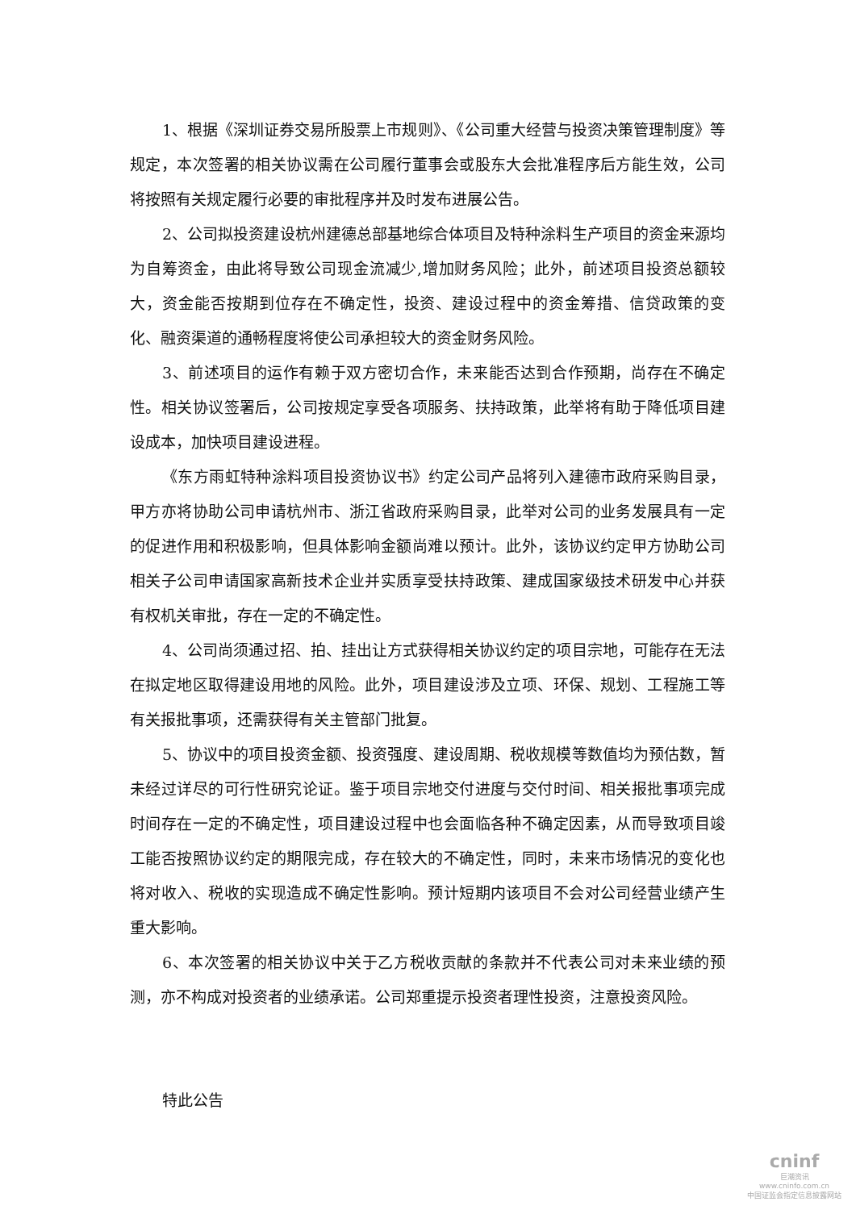1、根据《深圳证券交易所股票上市规则》、《公司重大经营与投资决策管理制度》等规定，本次签署的相关协议需在公司履行董事会或股东大会批准程序后方能生效，公司将按照有关规定履行必要的审批程序并及时发布进展公告。
2、公司拟投资建设杭州建德总部基地综合体项目及特种涂料生产项目的资金来源均为自筹资金，由此将导致公司现金流减少,增加财务风险；此外，前述项目投资总额较大，资金能否按期到位存在不确定性，投资、建设过程中的资金筹措、信贷政策的变化、融资渠道的通畅程度将使公司承担较大的资金财务风险。
3、前述项目的运作有赖于双方密切合作，未来能否达到合作预期，尚存在不确定性。相关协议签署后，公司按规定享受各项服务、扶持政策，此举将有助于降低项目建设成本，加快项目建设进程。
《东方雨虹特种涂料项目投资协议书》约定公司产品将列入建德市政府采购目录，甲方亦将协助公司申请杭州市、浙江省政府采购目录，此举对公司的业务发展具有一定的促进作用和积极影响，但具体影响金额尚难以预计。此外，该协议约定甲方协助公司相关子公司申请国家高新技术企业并实质享受扶持政策、建成国家级技术研发中心并获有权机关审批，存在一定的不确定性。
4、公司尚须通过招、拍、挂出让方式获得相关协议约定的项目宗地，可能存在无法在拟定地区取得建设用地的风险。此外，项目建设涉及立项、环保、规划、工程施工等有关报批事项，还需获得有关主管部门批复。
5、协议中的项目投资金额、投资强度、建设周期、税收规模等数值均为预估数，暂未经过详尽的可行性研究论证。鉴于项目宗地交付进度与交付时间、相关报批事项完成时间存在一定的不确定性，项目建设过程中也会面临各种不确定因素，从而导致项目竣工能否按照协议约定的期限完成，存在较大的不确定性，同时，未来市场情况的变化也将对收入、税收的实现造成不确定性影响。预计短期内该项目不会对公司经营业绩产生重大影响。
6、本次签署的相关协议中关于乙方税收贡献的条款并不代表公司对未来业绩的预测，亦不构成对投资者的业绩承诺。公司郑重提示投资者理性投资，注意投资风险。
特此公告
cninf
巨潮资讯
www.cninfo.com.cn
中国证监会指定信息披露网站